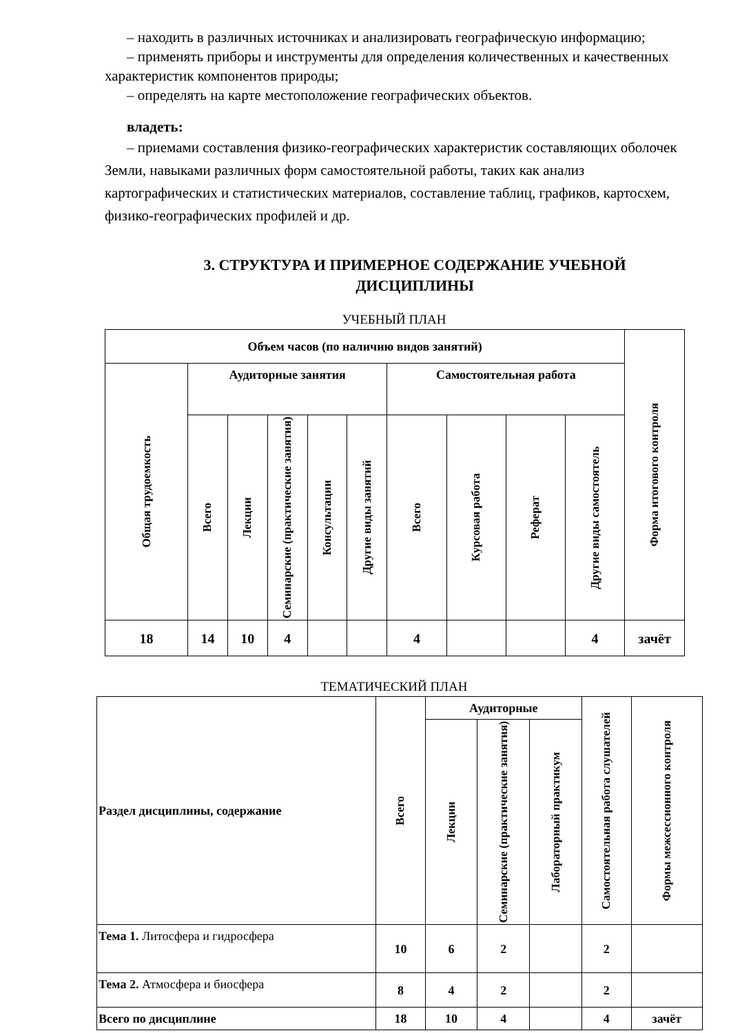– находить в различных источниках и анализировать географическую информацию;
– применять приборы и инструменты для определения количественных и качественных характеристик компонентов природы;
– определять на карте местоположение географических объектов.
владеть:
– приемами составления физико-географических характеристик составляющих оболочек Земли, навыками различных форм самостоятельной работы, таких как анализ картографических и статистических материалов, составление таблиц, графиков, картосхем, физико-географических профилей и др.
3. СТРУКТУРА И ПРИМЕРНОЕ СОДЕРЖАНИЕ УЧЕБНОЙ ДИСЦИПЛИНЫ
УЧЕБНЫЙ ПЛАН
| Объем часов (по наличию видов занятий) | | | | | | | | | | Форма итогового контроля |
| --- | --- | --- | --- | --- | --- | --- | --- | --- | --- | --- |
| Общая трудоемкость | Аудиторные занятия | | | | | Самостоятельная работа | | | | |
| | Всего | Лекции | Семинарские (практические занятия) | Консультации | Другие виды занятий | Всего | Курсовая работа | Реферат | Другие виды самостоятель | |
| 18 | 14 | 10 | 4 | | | 4 | | | 4 | зачёт |
ТЕМАТИЧЕСКИЙ ПЛАН
| Раздел дисциплины, содержание | Всего | Аудиторные | | | Самостоятельная работа слушателей | Формы межсессионного контроля |
| --- | --- | --- | --- | --- | --- | --- |
| | | Лекции | Семинарские (практические занятия) | Лабораторный практикум | | |
| Тема 1. Литосфера и гидросфера | 10 | 6 | 2 | | 2 | |
| Тема 2. Атмосфера и биосфера | 8 | 4 | 2 | | 2 | |
| Всего по дисциплине | 18 | 10 | 4 | | 4 | зачёт |